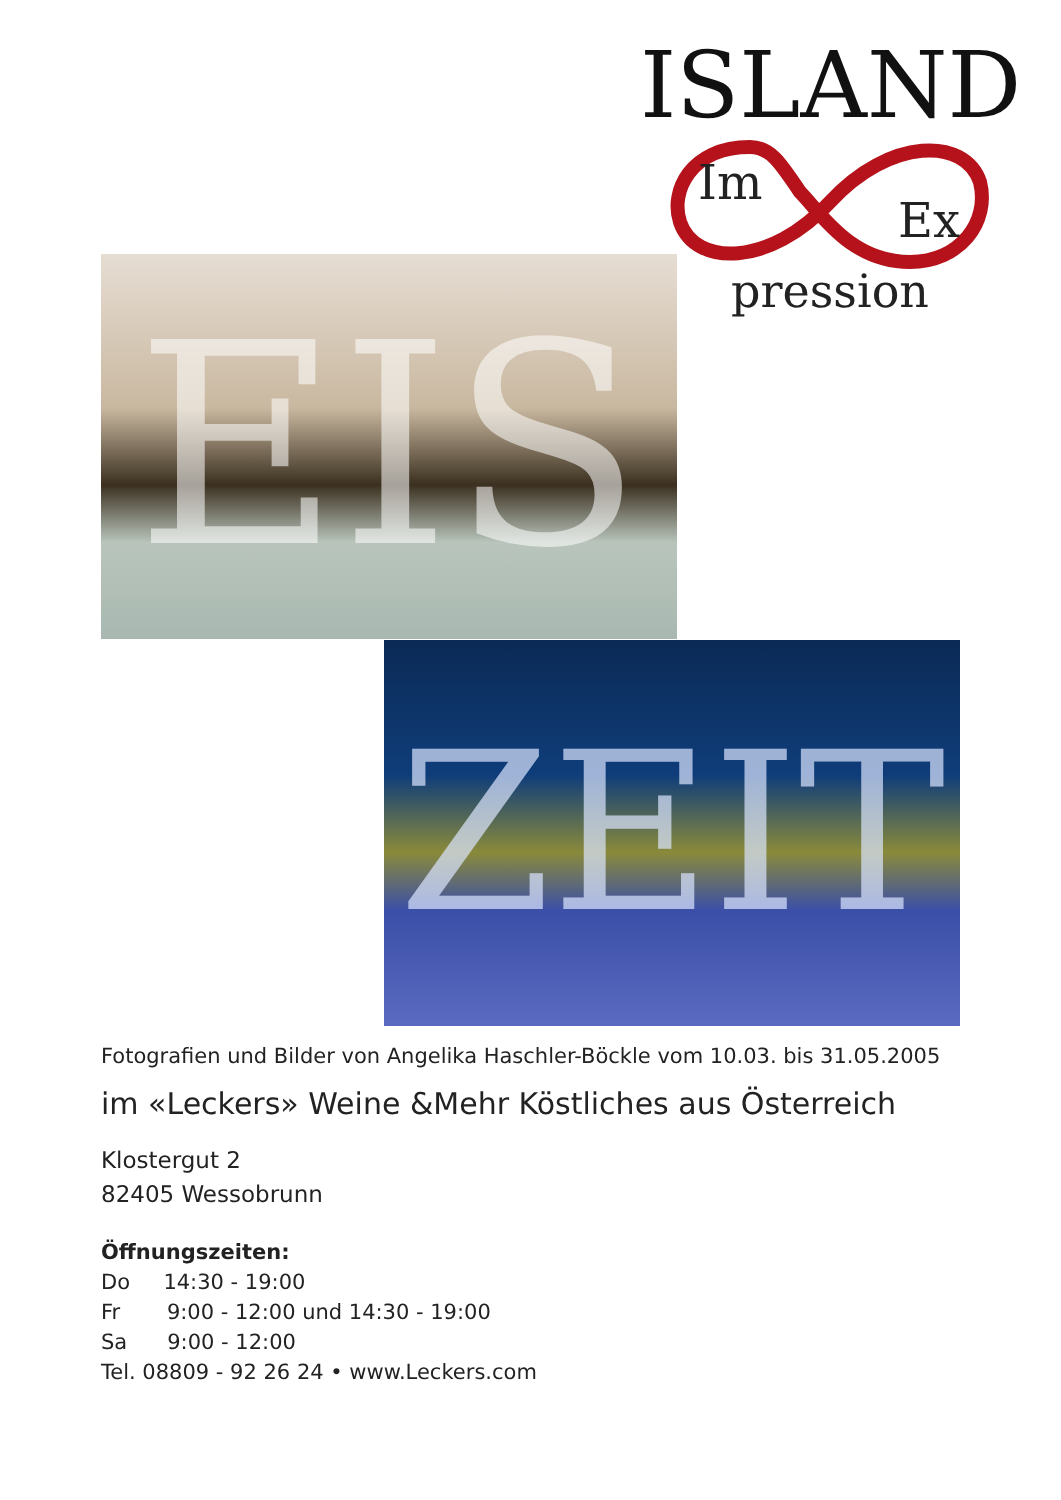ISLAND
Im
Ex
pression
EIS
ZEIT
Fotografien und Bilder von Angelika Haschler-Böckle vom 10.03. bis 31.05.2005
im «Leckers» Weine &Mehr Köstliches aus Österreich
Klostergut 2
82405 Wessobrunn
Öffnungszeiten:
Do 14:30 - 19:00
Fr 9:00 - 12:00 und 14:30 - 19:00
Sa 9:00 - 12:00
Tel. 08809 - 92 26 24 • www.Leckers.com